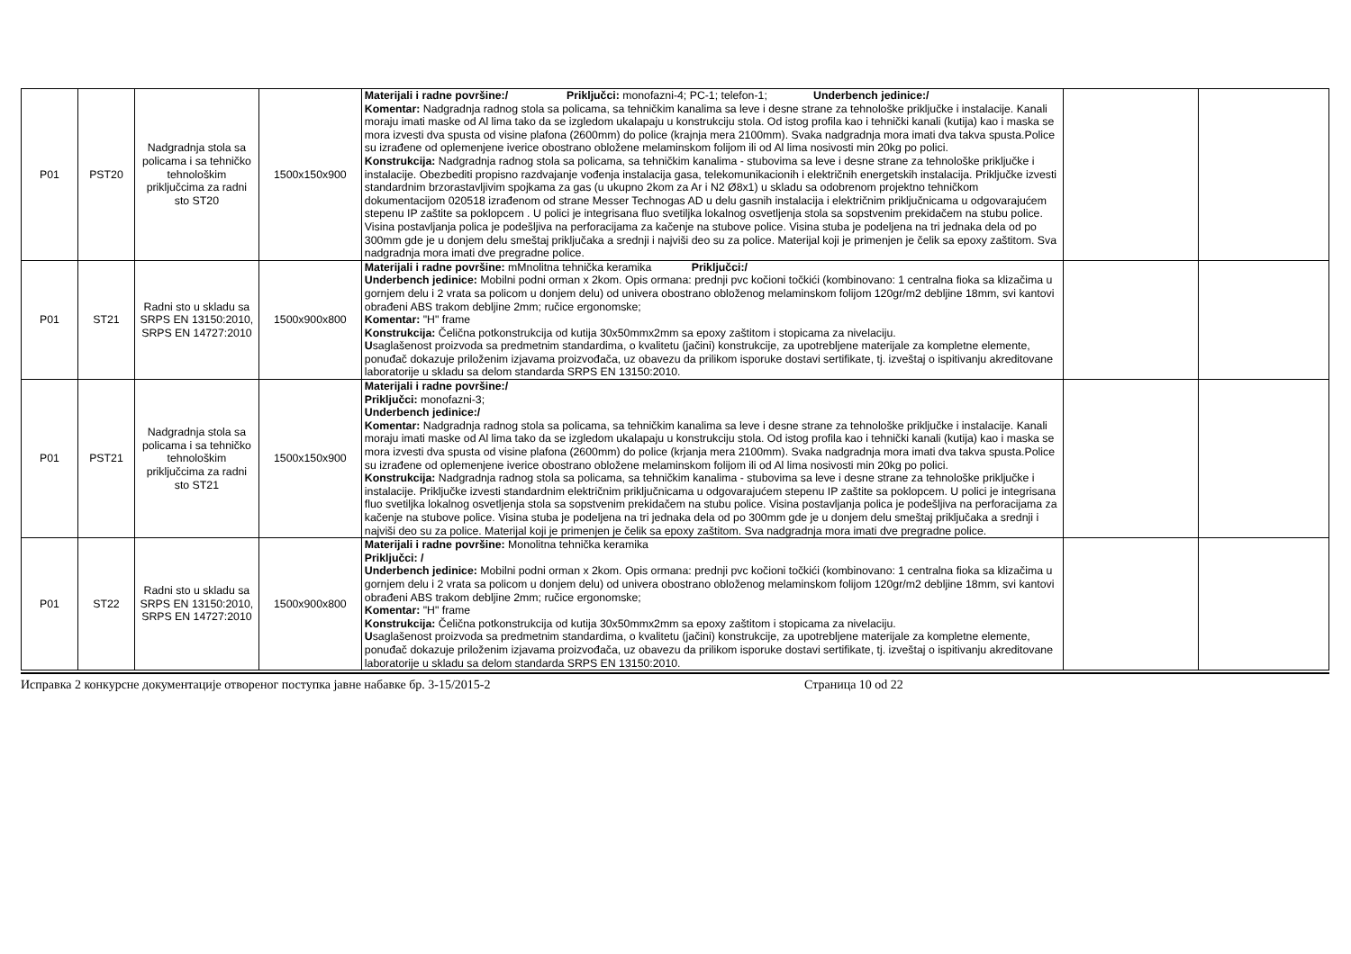| P01 | PST20 | Nadgradnja stola sa policama i sa tehničko tehnološkim priključcima za radni sto ST20 | 1500x150x900 | Materijali i radne površine:/ Priključci: monofazni-4; PC-1; telefon-1; Underbench jedinice:/ Komentar: Nadgradnja radnog stola sa policama, sa tehničkim kanalima sa leve i desne strane za tehnološke priključke i instalacije. Kanali moraju imati maske od Al lima tako da se izgledom ukalapaju u konstrukciju stola. Od istog profila kao i tehnički kanali (kutija) kao i maska se mora izvesti dva spusta od visine plafona (2600mm) do police (krajnja mera 2100mm). Svaka nadgradnja mora imati dva takva spusta.Police su izrađene od oplemenjene iverice obostrano obložene melaminskom folijom ili od Al lima nosivosti min 20kg po polici. Konstrukcija: Nadgradnja radnog stola sa policama, sa tehničkim kanalima - stubovima sa leve i desne strane za tehnološke priključke i instalacije. Obezbediti propisno razdvajanje vođenja instalacija gasa, telekomunikacionih i električnih energetskih instalacija. Priključke izvesti standardnim brzorastavljivim spojkama za gas (u ukupno 2kom za Ar i N2 Ø8x1) u skladu sa odobrenom projektno tehničkom dokumentacijom 020518 izrađenom od strane Messer Technogas AD u delu gasnih instalacija i električnim priključnicama u odgovarajućem stepenu IP zaštite sa poklopcem . U polici je integrisana fluo svetiljka lokalnog osvetljenja stola sa sopstvenim prekidačem na stubu police. Visina postavljanja polica je podešljiva na perforacijama za kačenje na stubove police. Visina stuba je podeljena na tri jednaka dela od po 300mm gde je u donjem delu smeštaj priključaka a srednji i najviši deo su za police. Materijal koji je primenjen je čelik sa epoxy zaštitom. Sva nadgradnja mora imati dve pregradne police. | | |
| P01 | ST21 | Radni sto u skladu sa SRPS EN 13150:2010, SRPS EN 14727:2010 | 1500x900x800 | Materijali i radne površine: mMnolitna tehnička keramika Priključci:/ Underbench jedinice: Mobilni podni orman x 2kom. Opis ormana: prednji pvc kočioni točkići (kombinovano: 1 centralna fioka sa klizačima u gornjem delu i 2 vrata sa policom u donjem delu) od univera obostrano obloženog melaminskom folijom 120gr/m2 debljine 18mm, svi kantovi obrađeni ABS trakom debljine 2mm; ručice ergonomske; Komentar: "H" frame Konstrukcija: Čelična potkonstrukcija od kutija 30x50mmx2mm sa epoxy zaštitom i stopicama za nivelaciju. U saglašenost proizvoda sa predmetnim standardima, o kvalitetu (jačini) konstrukcije, za upotrebljene materijale za kompletne elemente, ponuđač dokazuje priloženim izjavama proizvođača, uz obavezu da prilikom isporuke dostavi sertifikate, tj. izveštaj o ispitivanju akreditovane laboratorije u skladu sa delom standarda SRPS EN 13150:2010. | | |
| P01 | PST21 | Nadgradnja stola sa policama i sa tehničko tehnološkim priključcima za radni sto ST21 | 1500x150x900 | Materijali i radne površine:/ Priključci: monofazni-3; Underbench jedinice:/ Komentar: Nadgradnja radnog stola sa policama, sa tehničkim kanalima sa leve i desne strane za tehnološke priključke i instalacije. Kanali moraju imati maske od Al lima tako da se izgledom ukalapaju u konstrukciju stola. Od istog profila kao i tehnički kanali (kutija) kao i maska se mora izvesti dva spusta od visine plafona (2600mm) do police (krjanja mera 2100mm). Svaka nadgradnja mora imati dva takva spusta.Police su izrađene od oplemenjene iverice obostrano obložene melaminskom folijom ili od Al lima nosivosti min 20kg po polici. Konstrukcija: Nadgradnja radnog stola sa policama, sa tehničkim kanalima - stubovima sa leve i desne strane za tehnološke priključke i instalacije. Priključke izvesti standardnim električnim priključnicama u odgovarajućem stepenu IP zaštite sa poklopcem. U polici je integrisana fluo svetiljka lokalnog osvetljenja stola sa sopstvenim prekidačem na stubu police. Visina postavljanja polica je podešljiva na perforacijama za kačenje na stubove police. Visina stuba je podeljena na tri jednaka dela od po 300mm gde je u donjem delu smeštaj priključaka a srednji i najviši deo su za police. Materijal koji je primenjen je čelik sa epoxy zaštitom. Sva nadgradnja mora imati dve pregradne police. | | |
| P01 | ST22 | Radni sto u skladu sa SRPS EN 13150:2010, SRPS EN 14727:2010 | 1500x900x800 | Materijali i radne površine: Monolitna tehnička keramika Priključci: / Underbench jedinice: Mobilni podni orman x 2kom. Opis ormana: prednji pvc kočioni točkići (kombinovano: 1 centralna fioka sa klizačima u gornjem delu i 2 vrata sa policom u donjem delu) od univera obostrano obloženog melaminskom folijom 120gr/m2 debljine 18mm, svi kantovi obrađeni ABS trakom debljine 2mm; ručice ergonomske; Komentar: "H" frame Konstrukcija: Čelična potkonstrukcija od kutija 30x50mmx2mm sa epoxy zaštitom i stopicama za nivelaciju. U saglašenost proizvoda sa predmetnim standardima, o kvalitetu (jačini) konstrukcije, za upotrebljene materijale za kompletne elemente, ponuđač dokazuje priloženim izjavama proizvođača, uz obavezu da prilikom isporuke dostavi sertifikate, tj. izveštaj o ispitivanju akreditovane laboratorije u skladu sa delom standarda SRPS EN 13150:2010. | | |
Исправка 2 конкурсне документације отвореног поступка јавне набавке бр. 3-15/2015-2 Страница 10 od 22